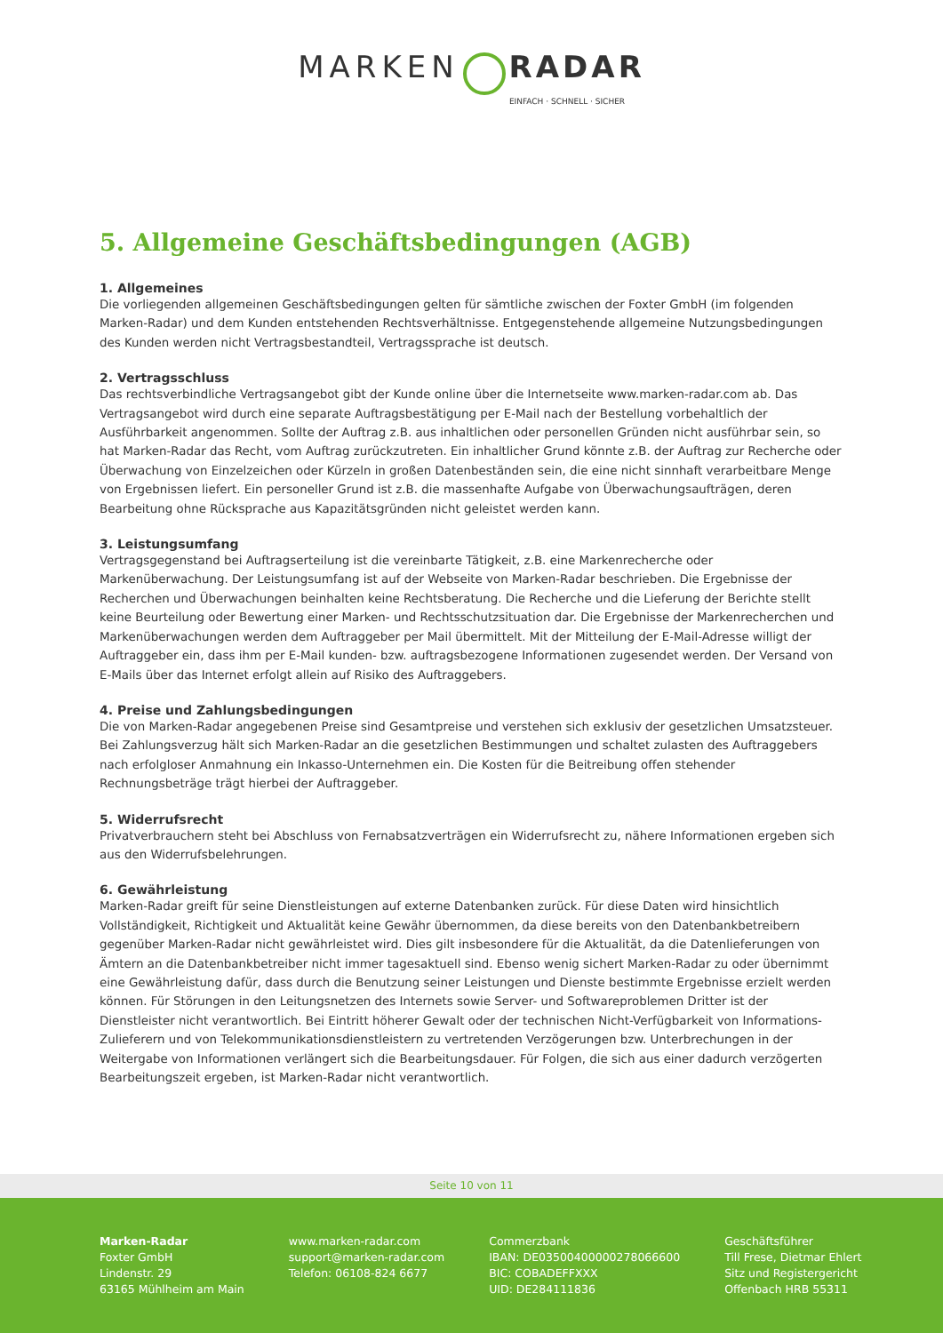MARKEN RADAR
EINFACH · SCHNELL · SICHER
5. Allgemeine Geschäftsbedingungen (AGB)
1. Allgemeines
Die vorliegenden allgemeinen Geschäftsbedingungen gelten für sämtliche zwischen der Foxter GmbH (im folgenden Marken-Radar) und dem Kunden entstehenden Rechtsverhältnisse. Entgegenstehende allgemeine Nutzungsbedingungen des Kunden werden nicht Vertragsbestandteil, Vertragssprache ist deutsch.
2. Vertragsschluss
Das rechtsverbindliche Vertragsangebot gibt der Kunde online über die Internetseite www.marken-radar.com ab. Das Vertragsangebot wird durch eine separate Auftragsbestätigung per E-Mail nach der Bestellung vorbehaltlich der Ausführbarkeit angenommen. Sollte der Auftrag z.B. aus inhaltlichen oder personellen Gründen nicht ausführbar sein, so hat Marken-Radar das Recht, vom Auftrag zurückzutreten. Ein inhaltlicher Grund könnte z.B. der Auftrag zur Recherche oder Überwachung von Einzelzeichen oder Kürzeln in großen Datenbeständen sein, die eine nicht sinnhaft verarbeitbare Menge von Ergebnissen liefert. Ein personeller Grund ist z.B. die massenhafte Aufgabe von Überwachungsaufträgen, deren Bearbeitung ohne Rücksprache aus Kapazitätsgründen nicht geleistet werden kann.
3. Leistungsumfang
Vertragsgegenstand bei Auftragserteilung ist die vereinbarte Tätigkeit, z.B. eine Markenrecherche oder Markenüberwachung. Der Leistungsumfang ist auf der Webseite von Marken-Radar beschrieben. Die Ergebnisse der Recherchen und Überwachungen beinhalten keine Rechtsberatung. Die Recherche und die Lieferung der Berichte stellt keine Beurteilung oder Bewertung einer Marken- und Rechtsschutzsituation dar. Die Ergebnisse der Markenrecherchen und Markenüberwachungen werden dem Auftraggeber per Mail übermittelt. Mit der Mitteilung der E-Mail-Adresse willigt der Auftraggeber ein, dass ihm per E-Mail kunden- bzw. auftragsbezogene Informationen zugesendet werden. Der Versand von E-Mails über das Internet erfolgt allein auf Risiko des Auftraggebers.
4. Preise und Zahlungsbedingungen
Die von Marken-Radar angegebenen Preise sind Gesamtpreise und verstehen sich exklusiv der gesetzlichen Umsatzsteuer. Bei Zahlungsverzug hält sich Marken-Radar an die gesetzlichen Bestimmungen und schaltet zulasten des Auftraggebers nach erfolgloser Anmahnung ein Inkasso-Unternehmen ein. Die Kosten für die Beitreibung offen stehender Rechnungsbeträge trägt hierbei der Auftraggeber.
5. Widerrufsrecht
Privatverbrauchern steht bei Abschluss von Fernabsatzverträgen ein Widerrufsrecht zu, nähere Informationen ergeben sich aus den Widerrufsbelehrungen.
6. Gewährleistung
Marken-Radar greift für seine Dienstleistungen auf externe Datenbanken zurück. Für diese Daten wird hinsichtlich Vollständigkeit, Richtigkeit und Aktualität keine Gewähr übernommen, da diese bereits von den Datenbankbetreibern gegenüber Marken-Radar nicht gewährleistet wird. Dies gilt insbesondere für die Aktualität, da die Datenlieferungen von Ämtern an die Datenbankbetreiber nicht immer tagesaktuell sind. Ebenso wenig sichert Marken-Radar zu oder übernimmt eine Gewährleistung dafür, dass durch die Benutzung seiner Leistungen und Dienste bestimmte Ergebnisse erzielt werden können. Für Störungen in den Leitungsnetzen des Internets sowie Server- und Softwareproblemen Dritter ist der Dienstleister nicht verantwortlich. Bei Eintritt höherer Gewalt oder der technischen Nicht-Verfügbarkeit von Informations-Zulieferern und von Telekommunikationsdienstleistern zu vertretenden Verzögerungen bzw. Unterbrechungen in der Weitergabe von Informationen verlängert sich die Bearbeitungsdauer. Für Folgen, die sich aus einer dadurch verzögerten Bearbeitungszeit ergeben, ist Marken-Radar nicht verantwortlich.
Seite 10 von 11
Marken-Radar
Foxter GmbH
Lindenstr. 29
63165 Mühlheim am Main
www.marken-radar.com
support@marken-radar.com
Telefon: 06108-824 6677
Commerzbank
IBAN: DE03500400000278066600
BIC: COBADEFFXXX
UID: DE284111836
Geschäftsführer
Till Frese, Dietmar Ehlert
Sitz und Registergericht
Offenbach HRB 55311